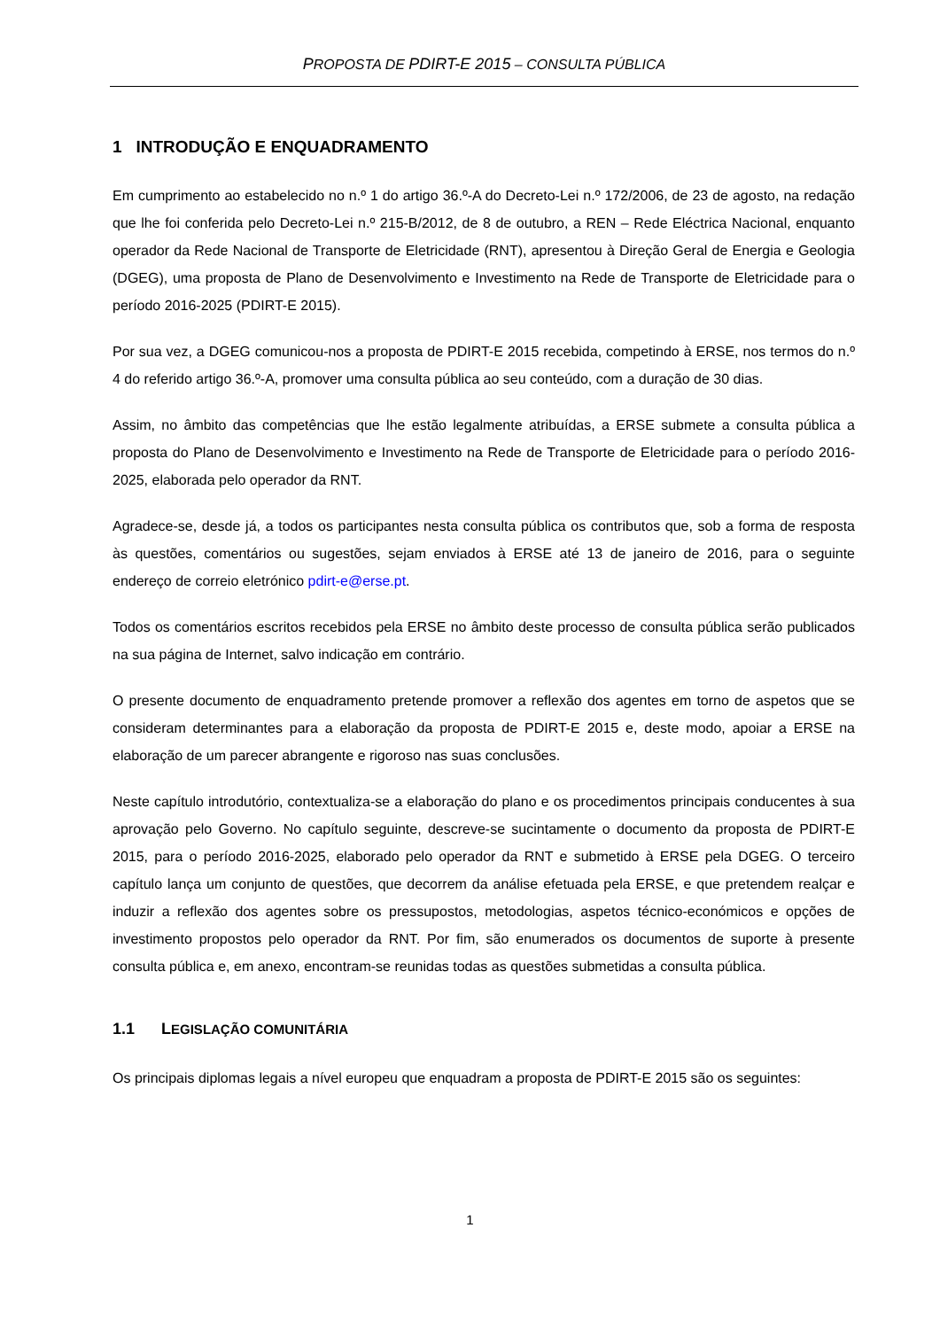PROPOSTA DE PDIRT-E 2015 – CONSULTA PÚBLICA
1 INTRODUÇÃO E ENQUADRAMENTO
Em cumprimento ao estabelecido no n.º 1 do artigo 36.º-A do Decreto-Lei n.º 172/2006, de 23 de agosto, na redação que lhe foi conferida pelo Decreto-Lei n.º 215-B/2012, de 8 de outubro, a REN – Rede Eléctrica Nacional, enquanto operador da Rede Nacional de Transporte de Eletricidade (RNT), apresentou à Direção Geral de Energia e Geologia (DGEG), uma proposta de Plano de Desenvolvimento e Investimento na Rede de Transporte de Eletricidade para o período 2016-2025 (PDIRT-E 2015).
Por sua vez, a DGEG comunicou-nos a proposta de PDIRT-E 2015 recebida, competindo à ERSE, nos termos do n.º 4 do referido artigo 36.º-A, promover uma consulta pública ao seu conteúdo, com a duração de 30 dias.
Assim, no âmbito das competências que lhe estão legalmente atribuídas, a ERSE submete a consulta pública a proposta do Plano de Desenvolvimento e Investimento na Rede de Transporte de Eletricidade para o período 2016-2025, elaborada pelo operador da RNT.
Agradece-se, desde já, a todos os participantes nesta consulta pública os contributos que, sob a forma de resposta às questões, comentários ou sugestões, sejam enviados à ERSE até 13 de janeiro de 2016, para o seguinte endereço de correio eletrónico pdirt-e@erse.pt.
Todos os comentários escritos recebidos pela ERSE no âmbito deste processo de consulta pública serão publicados na sua página de Internet, salvo indicação em contrário.
O presente documento de enquadramento pretende promover a reflexão dos agentes em torno de aspetos que se consideram determinantes para a elaboração da proposta de PDIRT-E 2015 e, deste modo, apoiar a ERSE na elaboração de um parecer abrangente e rigoroso nas suas conclusões.
Neste capítulo introdutório, contextualiza-se a elaboração do plano e os procedimentos principais conducentes à sua aprovação pelo Governo. No capítulo seguinte, descreve-se sucintamente o documento da proposta de PDIRT-E 2015, para o período 2016-2025, elaborado pelo operador da RNT e submetido à ERSE pela DGEG. O terceiro capítulo lança um conjunto de questões, que decorrem da análise efetuada pela ERSE, e que pretendem realçar e induzir a reflexão dos agentes sobre os pressupostos, metodologias, aspetos técnico-económicos e opções de investimento propostos pelo operador da RNT. Por fim, são enumerados os documentos de suporte à presente consulta pública e, em anexo, encontram-se reunidas todas as questões submetidas a consulta pública.
1.1 LEGISLAÇÃO COMUNITÁRIA
Os principais diplomas legais a nível europeu que enquadram a proposta de PDIRT-E 2015 são os seguintes:
1